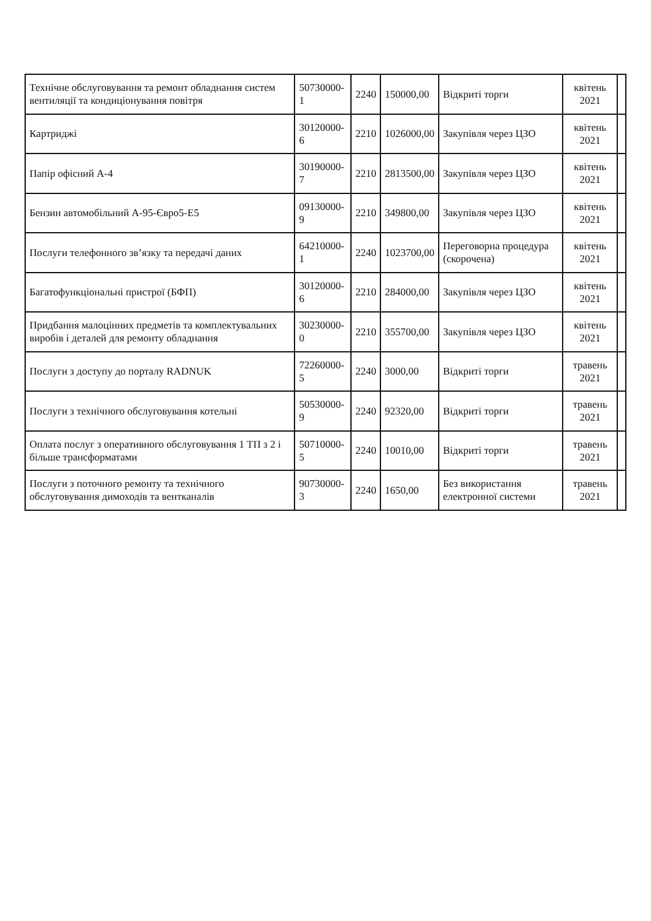| Технічне обслуговування та ремонт обладнання систем вентиляції та кондиціонування повітря | 50730000-1 | 2240 | 150000,00 | Відкриті торги | квітень 2021 | |
| Картриджі | 30120000-6 | 2210 | 1026000,00 | Закупівля через ЦЗО | квітень 2021 | |
| Папір офісний А-4 | 30190000-7 | 2210 | 2813500,00 | Закупівля через ЦЗО | квітень 2021 | |
| Бензин автомобільний А-95-Євро5-Е5 | 09130000-9 | 2210 | 349800,00 | Закупівля через ЦЗО | квітень 2021 | |
| Послуги телефонного зв’язку та передачі даних | 64210000-1 | 2240 | 1023700,00 | Переговорна процедура (скорочена) | квітень 2021 | |
| Багатофункціональні пристрої (БФП) | 30120000-6 | 2210 | 284000,00 | Закупівля через ЦЗО | квітень 2021 | |
| Придбання малоцінних предметів та комплектувальних виробів і деталей для ремонту обладнання | 30230000-0 | 2210 | 355700,00 | Закупівля через ЦЗО | квітень 2021 | |
| Послуги з доступу до порталу RADNUK | 72260000-5 | 2240 | 3000,00 | Відкриті торги | травень 2021 | |
| Послуги з технічного обслуговування котельні | 50530000-9 | 2240 | 92320,00 | Відкриті торги | травень 2021 | |
| Оплата послуг з оперативного обслуговування 1 ТП з 2 і більше трансформатами | 50710000-5 | 2240 | 10010,00 | Відкриті торги | травень 2021 | |
| Послуги з поточного ремонту та технічного обслуговування димоходів та вентканалів | 90730000-3 | 2240 | 1650,00 | Без використання електронної системи | травень 2021 | |